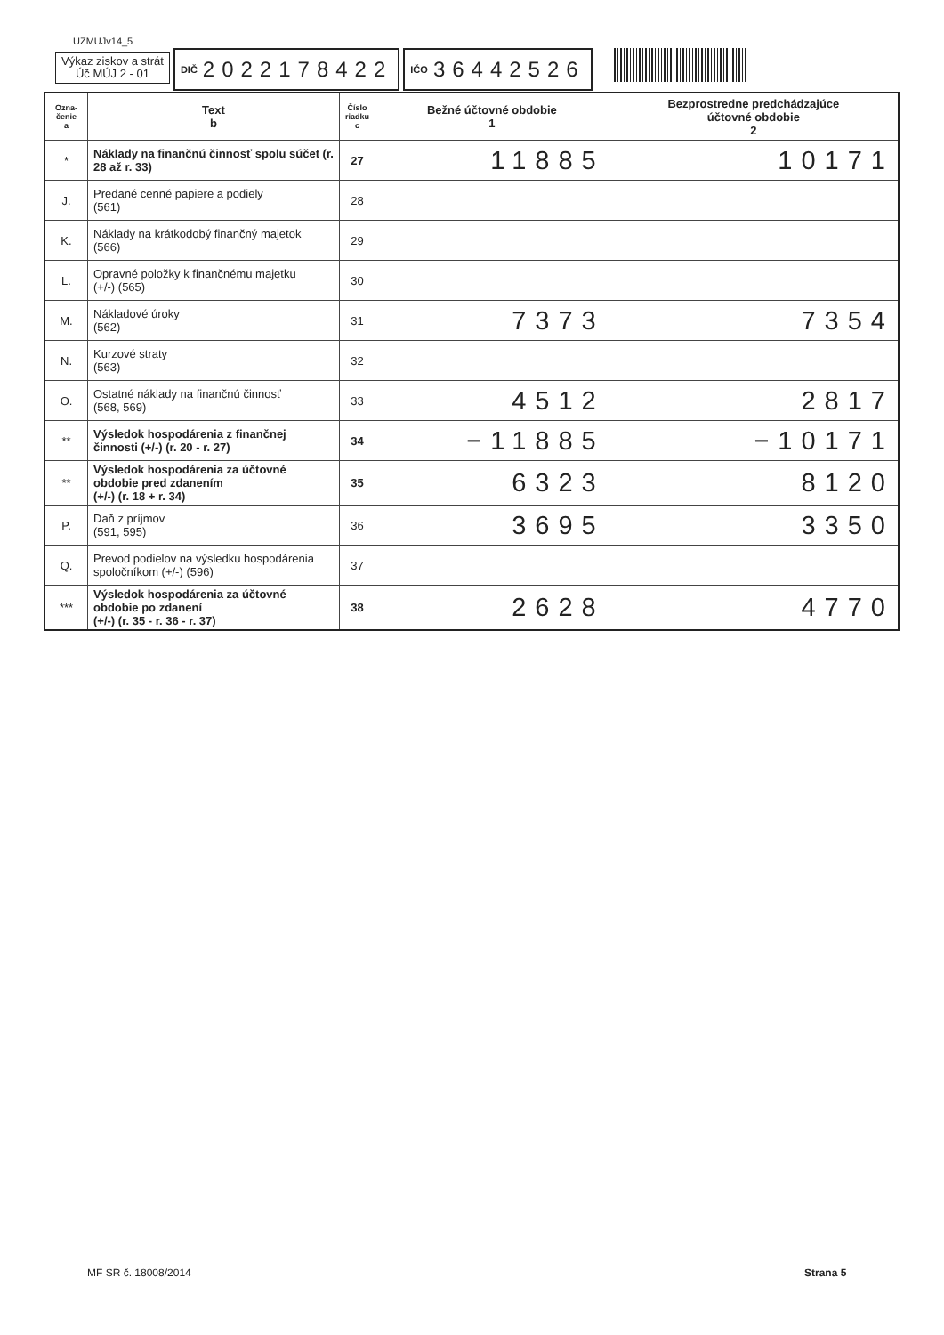UZMUJv14_5
Výkaz ziskov a strát
Úč MÚJ 2 - 01
DIČ 2022178422
IČO 36442526
| Ozna- čenie a | Text b | Číslo riadku c | Bežné účtovné obdobie 1 | Bezprostredne predchádzajúce účtovné obdobie 2 |
| --- | --- | --- | --- | --- |
| * | Náklady na finančnú činnosť spolu súčet (r. 28 až r. 33) | 27 | 11885 | 10171 |
| J. | Predané cenné papiere a podiely (561) | 28 | | |
| K. | Náklady na krátkodobý finančný majetok (566) | 29 | | |
| L. | Opravné položky k finančnému majetku (+/-) (565) | 30 | | |
| M. | Nákladové úroky (562) | 31 | 7373 | 7354 |
| N. | Kurzové straty (563) | 32 | | |
| O. | Ostatné náklady na finančnú činnosť (568, 569) | 33 | 4512 | 2817 |
| ** | Výsledok hospodárenia z finančnej činnosti (+/-) (r. 20 - r. 27) | 34 | −11885 | −10171 |
| ** | Výsledok hospodárenia za účtovné obdobie pred zdanením (+/-) (r. 18 + r. 34) | 35 | 6323 | 8120 |
| P. | Daň z príjmov (591, 595) | 36 | 3695 | 3350 |
| Q. | Prevod podielov na výsledku hospodárenia spoločníkom (+/-) (596) | 37 | | |
| *** | Výsledok hospodárenia za účtovné obdobie po zdanení (+/-) (r. 35 - r. 36 - r. 37) | 38 | 2628 | 4770 |
MF SR č. 18008/2014 Strana 5